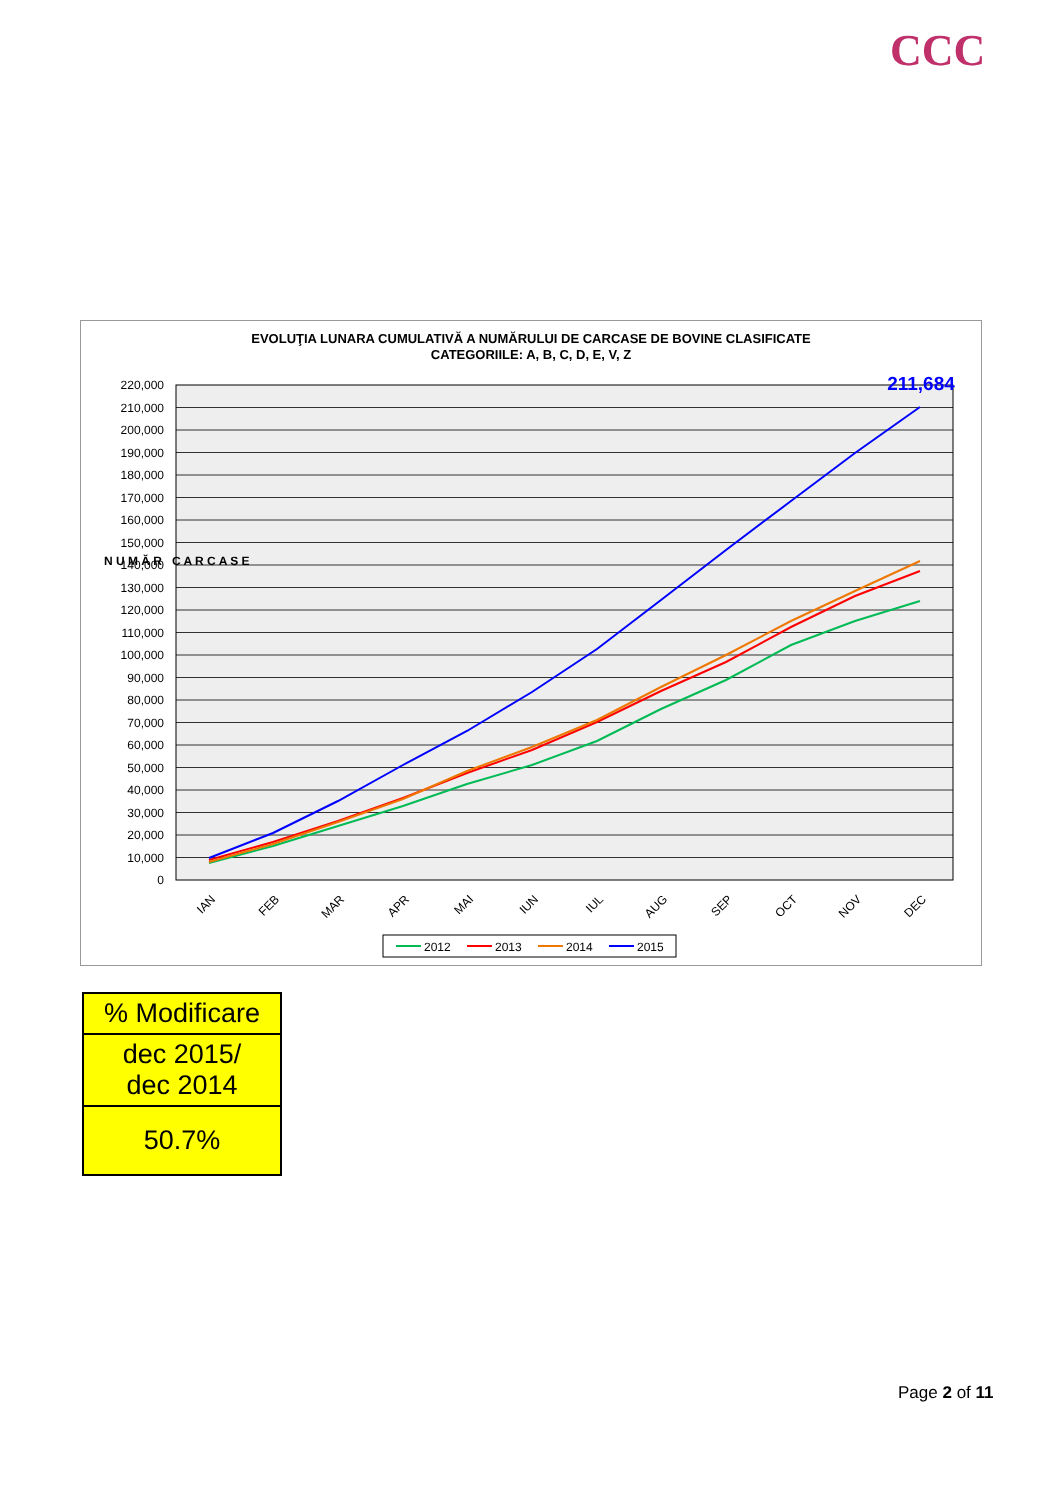CCC
EVOLUŢIA LUNARA CUMULATIVĂ A NUMĂRULUI DE CARCASE DE BOVINE CLASIFICATE
CATEGORIILE: A, B, C, D, E, V, Z
220,000
210,000
200,000
190,000
180,000
170,000
160,000
150,000
140,000
130,000
120,000
110,000
100,000
90,000
80,000
70,000
60,000
50,000
40,000
30,000
20,000
10,000
0
N U M Ă R C A R C A S E
211,684
IAN
FEB
MAR
APR
MAI
IUN
IUL
AUG
SEP
OCT
NOV
DEC
2012
2013
2014
2015
| % Modificare |
| dec 2015/ dec 2014 |
| 50.7% |
Page 2 of 11